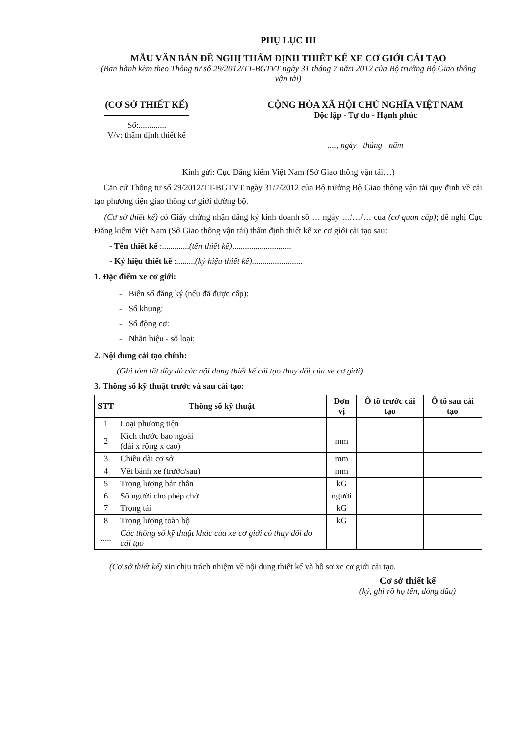PHỤ LỤC III
MẪU VĂN BẢN ĐỀ NGHỊ THẨM ĐỊNH THIẾT KẾ XE CƠ GIỚI CẢI TẠO
(Ban hành kèm theo Thông tư số 29/2012/TT-BGTVT ngày 31 tháng 7 năm 2012 của Bộ trưởng Bộ Giao thông vận tải)
(CƠ SỞ THIẾT KẾ)
Số:.............
V/v: thẩm định thiết kế
CỘNG HÒA XÃ HỘI CHỦ NGHĨA VIỆT NAM
Độc lập - Tự do - Hạnh phúc
...., ngày tháng năm
Kính gửi: Cục Đăng kiểm Việt Nam (Sở Giao thông vận tải…)
Căn cứ Thông tư số 29/2012/TT-BGTVT ngày 31/7/2012 của Bộ trưởng Bộ Giao thông vận tải quy định về cải tạo phương tiện giao thông cơ giới đường bộ.
(Cơ sở thiết kế) có Giấy chứng nhận đăng ký kinh doanh số … ngày …/…/… của (cơ quan cấp); đề nghị Cục Đăng kiểm Việt Nam (Sở Giao thông vận tải) thẩm định thiết kế xe cơ giới cải tạo sau:
- Tên thiết kế :.............(tên thiết kế)............................
- Ký hiệu thiết kế :.........(ký hiệu thiết kế)........................
1. Đặc điểm xe cơ giới:
- Biển số đăng ký (nếu đã được cấp):
- Số khung:
- Số động cơ:
- Nhãn hiệu - số loại:
2. Nội dung cải tạo chính:
(Ghi tóm tắt đầy đủ các nội dung thiết kế cải tạo thay đổi của xe cơ giới)
3. Thông số kỹ thuật trước và sau cải tạo:
| STT | Thông số kỹ thuật | Đơn vị | Ô tô trước cải tạo | Ô tô sau cải tạo |
| --- | --- | --- | --- | --- |
| 1 | Loại phương tiện | | | |
| 2 | Kích thước bao ngoài (dài x rộng x cao) | mm | | |
| 3 | Chiều dài cơ sở | mm | | |
| 4 | Vết bánh xe (trước/sau) | mm | | |
| 5 | Trọng lượng bản thân | kG | | |
| 6 | Số người cho phép chở | người | | |
| 7 | Trọng tải | kG | | |
| 8 | Trọng lượng toàn bộ | kG | | |
| ..... | Các thông số kỹ thuật khác của xe cơ giới có thay đổi do cải tạo | | | |
(Cơ sở thiết kế) xin chịu trách nhiệm về nội dung thiết kế và hồ sơ xe cơ giới cải tạo.
Cơ sở thiết kế
(ký, ghi rõ họ tên, đóng dấu)